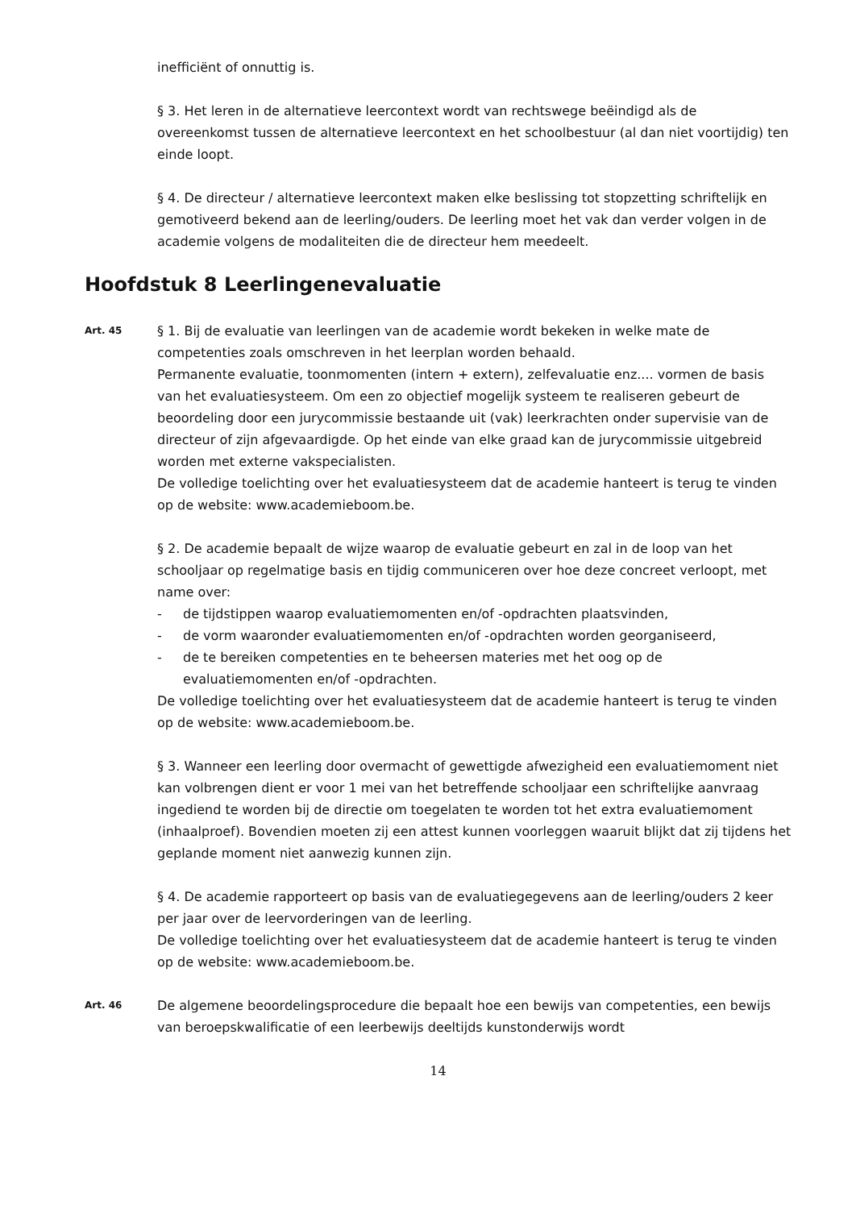inefficiënt of onnuttig is.
§ 3. Het leren in de alternatieve leercontext wordt van rechtswege beëindigd als de overeenkomst tussen de alternatieve leercontext en het schoolbestuur (al dan niet voortijdig) ten einde loopt.
§ 4. De directeur / alternatieve leercontext maken elke beslissing tot stopzetting schriftelijk en gemotiveerd bekend aan de leerling/ouders. De leerling moet het vak dan verder volgen in de academie volgens de modaliteiten die de directeur hem meedeelt.
Hoofdstuk 8 Leerlingenevaluatie
Art. 45
§ 1. Bij de evaluatie van leerlingen van de academie wordt bekeken in welke mate de competenties zoals omschreven in het leerplan worden behaald.
Permanente evaluatie, toonmomenten (intern + extern), zelfevaluatie enz.... vormen de basis van het evaluatiesysteem. Om een zo objectief mogelijk systeem te realiseren gebeurt de beoordeling door een jurycommissie bestaande uit (vak) leerkrachten onder supervisie van de directeur of zijn afgevaardigde. Op het einde van elke graad kan de jurycommissie uitgebreid worden met externe vakspecialisten.
De volledige toelichting over het evaluatiesysteem dat de academie hanteert is terug te vinden op de website: www.academieboom.be.
§ 2. De academie bepaalt de wijze waarop de evaluatie gebeurt en zal in de loop van het schooljaar op regelmatige basis en tijdig communiceren over hoe deze concreet verloopt, met name over:
- de tijdstippen waarop evaluatiemomenten en/of -opdrachten plaatsvinden,
- de vorm waaronder evaluatiemomenten en/of -opdrachten worden georganiseerd,
- de te bereiken competenties en te beheersen materies met het oog op de evaluatiemomenten en/of -opdrachten.
De volledige toelichting over het evaluatiesysteem dat de academie hanteert is terug te vinden op de website: www.academieboom.be.
§ 3. Wanneer een leerling door overmacht of gewettigde afwezigheid een evaluatiemoment niet kan volbrengen dient er voor 1 mei van het betreffende schooljaar een schriftelijke aanvraag ingediend te worden bij de directie om toegelaten te worden tot het extra evaluatiemoment (inhaalproef). Bovendien moeten zij een attest kunnen voorleggen waaruit blijkt dat zij tijdens het geplande moment niet aanwezig kunnen zijn.
§ 4. De academie rapporteert op basis van de evaluatiegegevens aan de leerling/ouders 2 keer per jaar over de leervorderingen van de leerling.
De volledige toelichting over het evaluatiesysteem dat de academie hanteert is terug te vinden op de website: www.academieboom.be.
Art. 46
De algemene beoordelingsprocedure die bepaalt hoe een bewijs van competenties, een bewijs van beroepskwalificatie of een leerbewijs deeltijds kunstonderwijs wordt
14